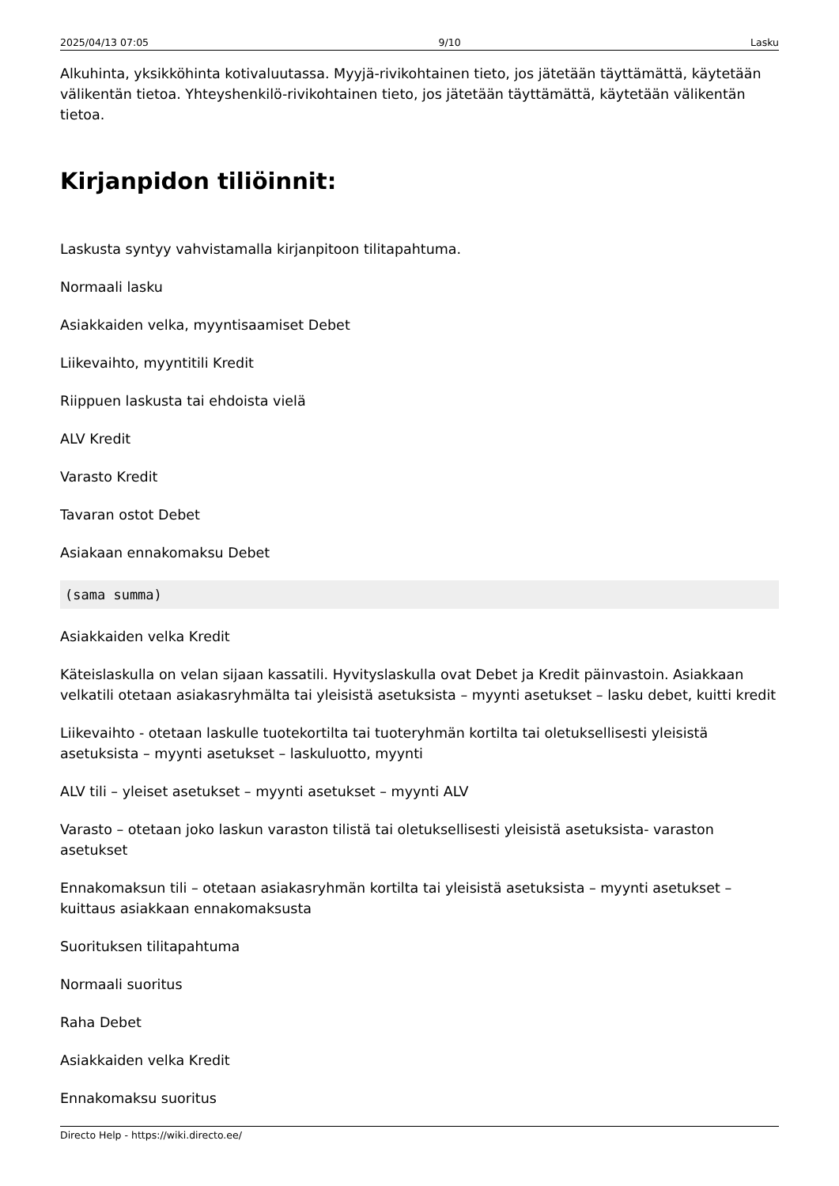2025/04/13 07:05 9/10 Lasku
Alkuhinta, yksikköhinta kotivaluutassa. Myyjä-rivikohtainen tieto, jos jätetään täyttämättä, käytetään välikentän tietoa. Yhteyshenkilö-rivikohtainen tieto, jos jätetään täyttämättä, käytetään välikentän tietoa.
Kirjanpidon tiliöinnit:
Laskusta syntyy vahvistamalla kirjanpitoon tilitapahtuma.
Normaali lasku
Asiakkaiden velka, myyntisaamiset Debet
Liikevaihto, myyntitili Kredit
Riippuen laskusta tai ehdoista vielä
ALV Kredit
Varasto Kredit
Tavaran ostot Debet
Asiakaan ennakomaksu Debet
(sama summa)
Asiakkaiden velka Kredit
Käteislaskulla on velan sijaan kassatili. Hyvityslaskulla ovat Debet ja Kredit päinvastoin. Asiakkaan velkatili otetaan asiakasryhmälta tai yleisistä asetuksista – myynti asetukset – lasku debet, kuitti kredit
Liikevaihto - otetaan laskulle tuotekortilta tai tuoteryhmän kortilta tai oletuksellisesti yleisistä asetuksista – myynti asetukset – laskuluotto, myynti
ALV tili – yleiset asetukset – myynti asetukset – myynti ALV
Varasto – otetaan joko laskun varaston tilistä tai oletuksellisesti yleisistä asetuksista- varaston asetukset
Ennakomaksun tili – otetaan asiakasryhmän kortilta tai yleisistä asetuksista – myynti asetukset – kuittaus asiakkaan ennakomaksusta
Suorituksen tilitapahtuma
Normaali suoritus
Raha Debet
Asiakkaiden velka Kredit
Ennakomaksu suoritus
Directo Help - https://wiki.directo.ee/